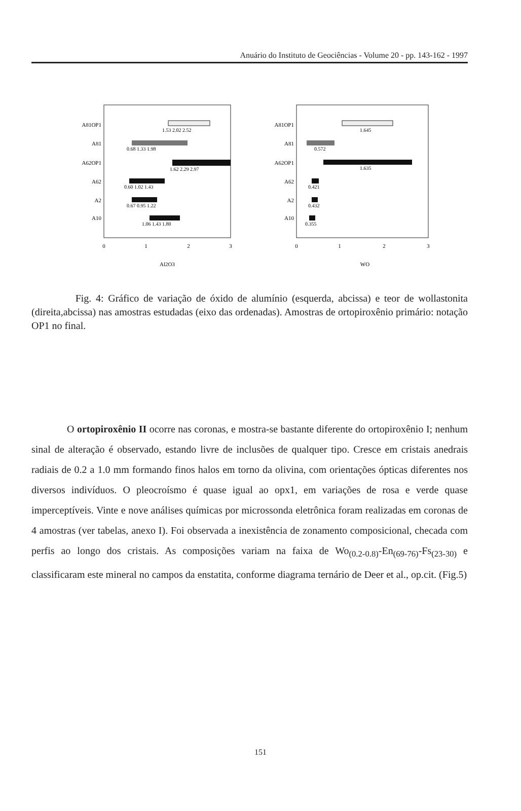Anuário do Instituto de Geociências - Volume 20 - pp. 143-162 - 1997
A81OP1
A81
A62OP1
A62
A2
A10
1.53 2.02 2.52
0.68 1.33 1.98
1.62 2.29 2.97
0.60 1.02 1.43
0.67 0.95 1.22
1.06 1.43 1.80
0
1
2
3
Al2O3
A81OP1
A81
A62OP1
A62
A2
A10
1.645
0.572
1.635
0.421
0.432
0.355
0
1
2
3
WO
Fig. 4: Gráfico de variação de óxido de alumínio (esquerda, abcissa) e teor de wollastonita (direita,abcissa) nas amostras estudadas (eixo das ordenadas). Amostras de ortopiroxênio primário: notação OP1 no final.
O ortopiroxênio II ocorre nas coronas, e mostra-se bastante diferente do ortopiroxênio I; nenhum sinal de alteração é observado, estando livre de inclusões de qualquer tipo. Cresce em cristais anedrais radiais de 0.2 a 1.0 mm formando finos halos em torno da olivina, com orientações ópticas diferentes nos diversos indivíduos. O pleocroísmo é quase igual ao opx1, em variações de rosa e verde quase imperceptíveis. Vinte e nove análises químicas por microssonda eletrônica foram realizadas em coronas de 4 amostras (ver tabelas, anexo I). Foi observada a inexistência de zonamento composicional, checada com perfis ao longo dos cristais. As composições variam na faixa de Wo<sub>(0.2-0.8)</sub>-En<sub>(69-76)</sub>-Fs<sub>(23-30)</sub> e classificaram este mineral no campos da enstatita, conforme diagrama ternário de Deer et al., op.cit. (Fig.5)
151